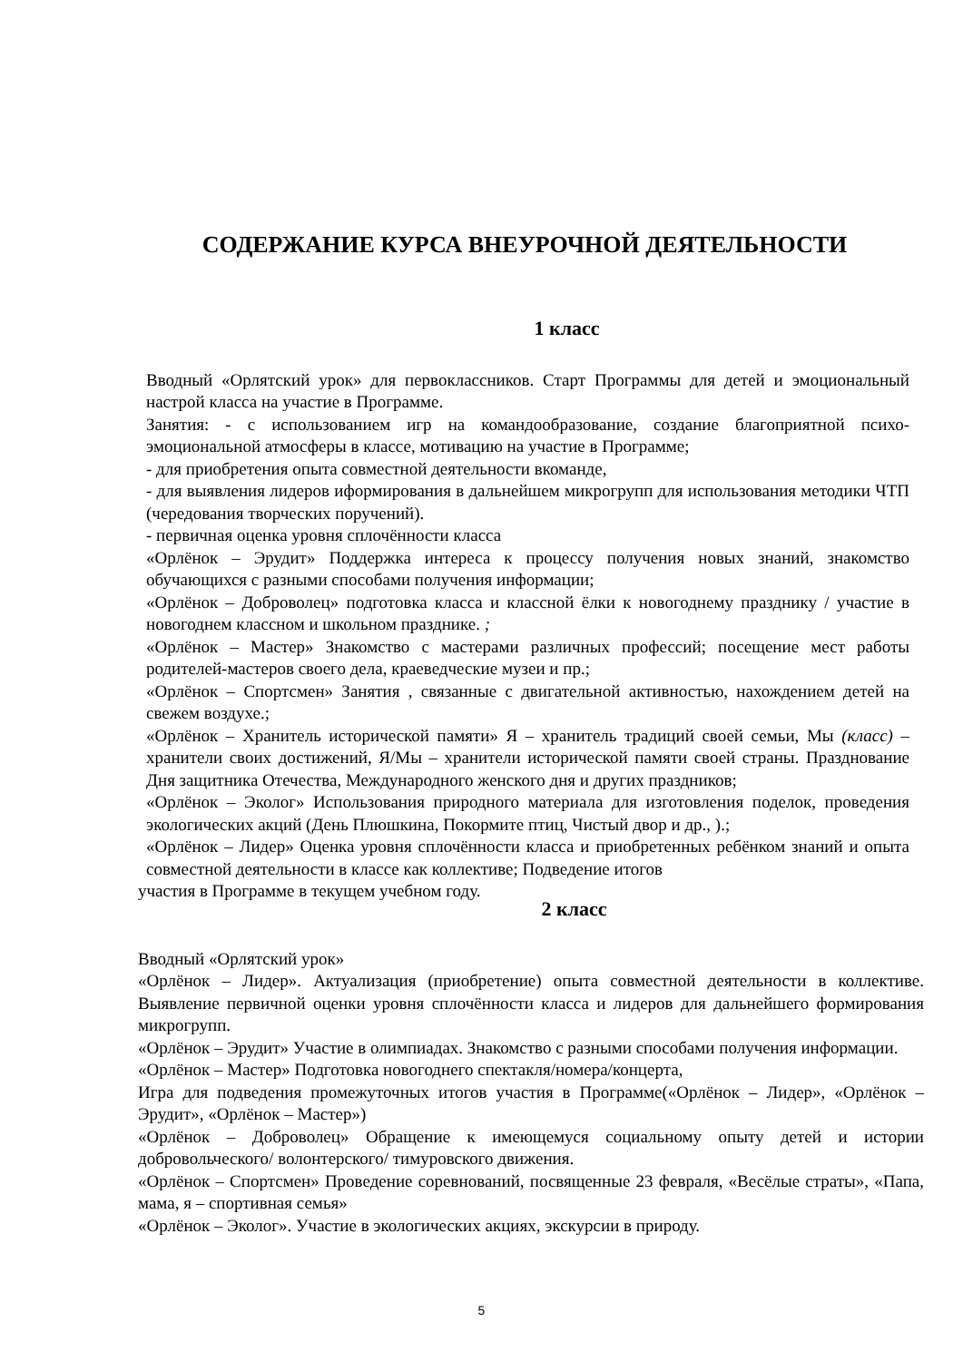СОДЕРЖАНИЕ КУРСА ВНЕУРОЧНОЙ ДЕЯТЕЛЬНОСТИ
1 класс
Вводный «Орлятский урок» для первоклассников. Старт Программы для детей и эмоциональный настрой класса на участие в Программе.
Занятия: - с использованием игр на командообразование, создание благоприятной психо-эмоциональной атмосферы в классе, мотивацию на участие в Программе;
- для приобретения опыта совместной деятельности вкоманде,
- для выявления лидеров иформирования в дальнейшем микрогрупп для использования методики ЧТП (чередования творческих поручений).
- первичная оценка уровня сплочённости класса
«Орлёнок – Эрудит» Поддержка интереса к процессу получения новых знаний, знакомство обучающихся с разными способами получения информации;
«Орлёнок – Доброволец» подготовка класса и классной ёлки к новогоднему празднику / участие в новогоднем классном и школьном празднике. ;
«Орлёнок – Мастер» Знакомство с мастерами различных профессий; посещение мест работы родителей-мастеров своего дела, краеведческие музеи и пр.;
«Орлёнок – Спортсмен» Занятия , связанные с двигательной активностью, нахождением детей на свежем воздухе.;
«Орлёнок – Хранитель исторической памяти» Я – хранитель традиций своей семьи, Мы (класс) – хранители своих достижений, Я/Мы – хранители исторической памяти своей страны. Празднование Дня защитника Отечества, Международного женского дня и других праздников;
«Орлёнок – Эколог» Использования природного материала для изготовления поделок, проведения экологических акций (День Плюшкина, Покормите птиц, Чистый двор и др., ).;
«Орлёнок – Лидер» Оценка уровня сплочённости класса и приобретенных ребёнком знаний и опыта совместной деятельности в классе как коллективе; Подведение итогов
участия в Программе в текущем учебном году.
2 класс
Вводный «Орлятский урок»
«Орлёнок – Лидер». Актуализация (приобретение) опыта совместной деятельности в коллективе. Выявление первичной оценки уровня сплочённости класса и лидеров для дальнейшего формирования микрогрупп.
«Орлёнок – Эрудит» Участие в олимпиадах. Знакомство с разными способами получения информации.
«Орлёнок – Мастер» Подготовка новогоднего спектакля/номера/концерта,
Игра для подведения промежуточных итогов участия в Программе(«Орлёнок – Лидер», «Орлёнок – Эрудит», «Орлёнок – Мастер»)
«Орлёнок – Доброволец» Обращение к имеющемуся социальному опыту детей и истории добровольческого/ волонтерского/ тимуровского движения.
«Орлёнок – Спортсмен» Проведение соревнований, посвященные 23 февраля, «Весёлые страты», «Папа, мама, я – спортивная семья»
«Орлёнок – Эколог». Участие в экологических акциях, экскурсии в природу.
5